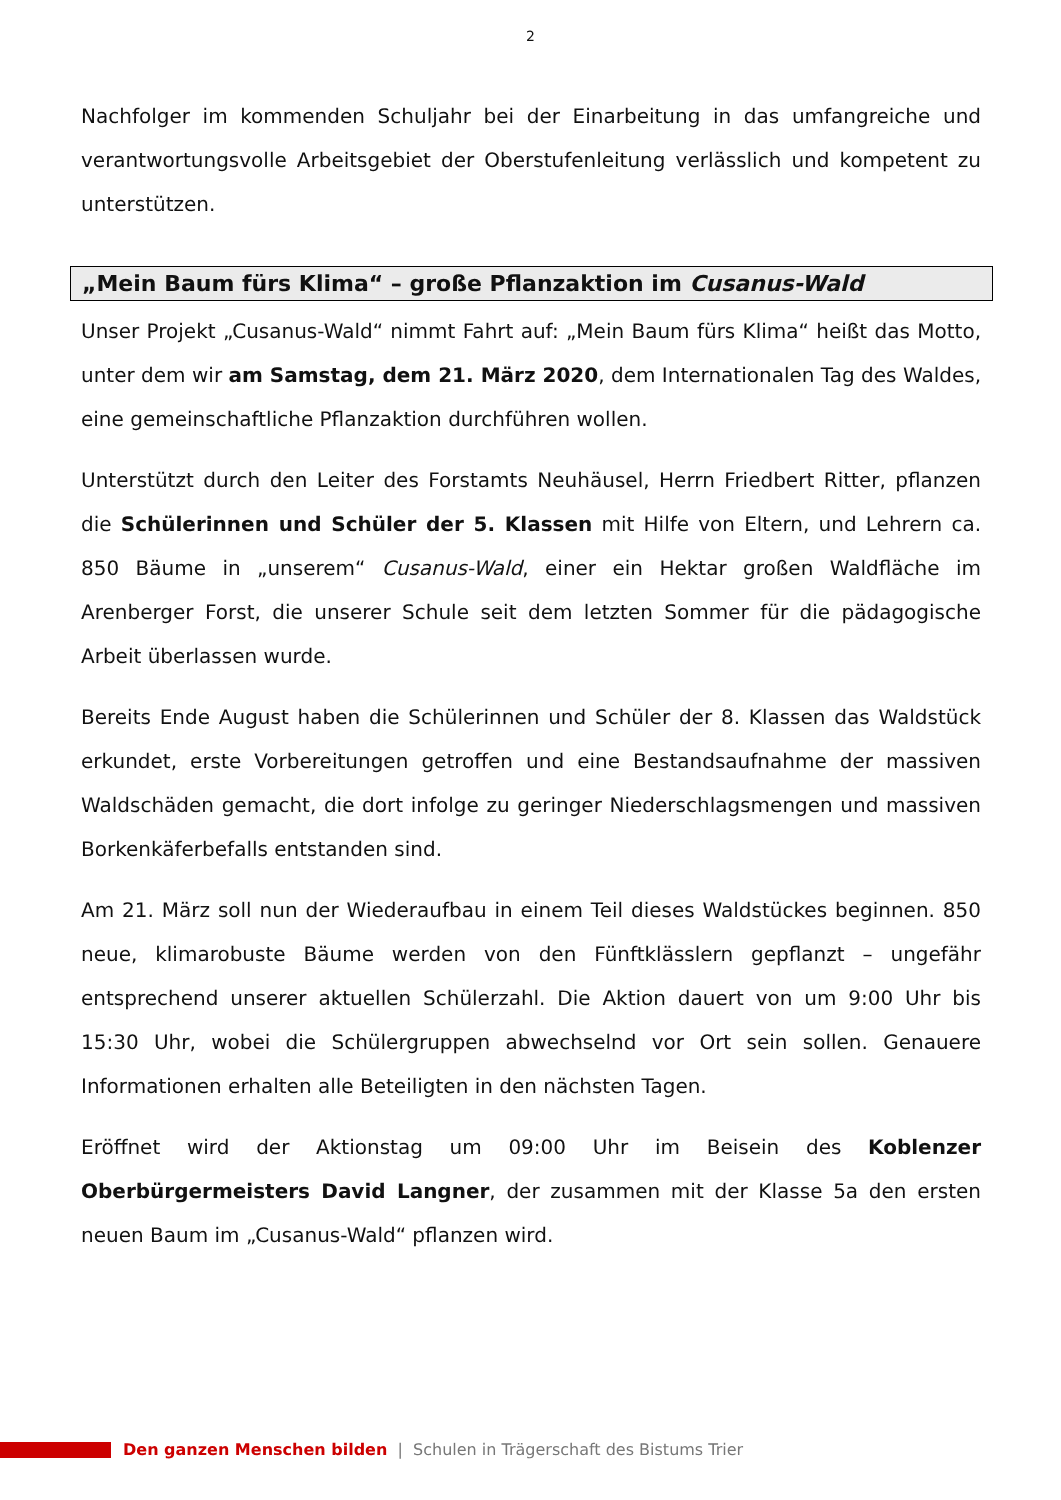2
Nachfolger im kommenden Schuljahr bei der Einarbeitung in das umfangreiche und verantwortungsvolle Arbeitsgebiet der Oberstufenleitung verlässlich und kompetent zu unterstützen.
„Mein Baum fürs Klima“ – große Pflanzaktion im Cusanus-Wald
Unser Projekt „Cusanus-Wald“ nimmt Fahrt auf: „Mein Baum fürs Klima“ heißt das Motto, unter dem wir am Samstag, dem 21. März 2020, dem Internationalen Tag des Waldes, eine gemeinschaftliche Pflanzaktion durchführen wollen.
Unterstützt durch den Leiter des Forstamts Neuhäusel, Herrn Friedbert Ritter, pflanzen die Schülerinnen und Schüler der 5. Klassen mit Hilfe von Eltern, und Lehrern ca. 850 Bäume in „unserem“ Cusanus-Wald, einer ein Hektar großen Waldfläche im Arenberger Forst, die unserer Schule seit dem letzten Sommer für die pädagogische Arbeit überlassen wurde.
Bereits Ende August haben die Schülerinnen und Schüler der 8. Klassen das Waldstück erkundet, erste Vorbereitungen getroffen und eine Bestandsaufnahme der massiven Waldschäden gemacht, die dort infolge zu geringer Niederschlagsmengen und massiven Borkenkäferbefalls entstanden sind.
Am 21. März soll nun der Wiederaufbau in einem Teil dieses Waldstückes beginnen. 850 neue, klimarobuste Bäume werden von den Fünftklässlern gepflanzt – ungefähr entsprechend unserer aktuellen Schülerzahl. Die Aktion dauert von um 9:00 Uhr bis 15:30 Uhr, wobei die Schülergruppen abwechselnd vor Ort sein sollen. Genauere Informationen erhalten alle Beteiligten in den nächsten Tagen.
Eröffnet wird der Aktionstag um 09:00 Uhr im Beisein des Koblenzer Oberbürgermeisters David Langner, der zusammen mit der Klasse 5a den ersten neuen Baum im „Cusanus-Wald“ pflanzen wird.
Den ganzen Menschen bilden | Schulen in Trägerschaft des Bistums Trier